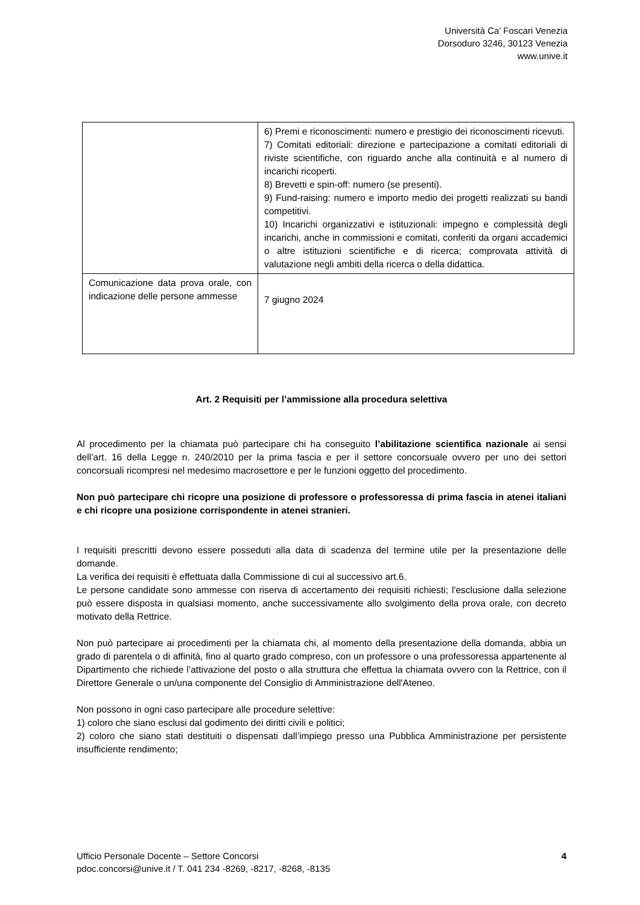Università Ca’ Foscari Venezia
Dorsoduro 3246, 30123 Venezia
www.unive.it
| | 6) Premi e riconoscimenti: numero e prestigio dei riconoscimenti ricevuti. 7) Comitati editoriali: direzione e partecipazione a comitati editoriali di riviste scientifiche, con riguardo anche alla continuità e al numero di incarichi ricoperti. 8) Brevetti e spin-off: numero (se presenti). 9) Fund-raising: numero e importo medio dei progetti realizzati su bandi competitivi. 10) Incarichi organizzativi e istituzionali: impegno e complessità degli incarichi, anche in commissioni e comitati, conferiti da organi accademici o altre istituzioni scientifiche e di ricerca; comprovata attività di valutazione negli ambiti della ricerca o della didattica. |
| Comunicazione data prova orale, con indicazione delle persone ammesse | 7 giugno 2024 |
Art. 2 Requisiti per l’ammissione alla procedura selettiva
Al procedimento per la chiamata può partecipare chi ha conseguito l’abilitazione scientifica nazionale ai sensi dell’art. 16 della Legge n. 240/2010 per la prima fascia e per il settore concorsuale ovvero per uno dei settori concorsuali ricompresi nel medesimo macrosettore e per le funzioni oggetto del procedimento.
Non può partecipare chi ricopre una posizione di professore o professoressa di prima fascia in atenei italiani e chi ricopre una posizione corrispondente in atenei stranieri.
I requisiti prescritti devono essere posseduti alla data di scadenza del termine utile per la presentazione delle domande.
La verifica dei requisiti è effettuata dalla Commissione di cui al successivo art.6.
Le persone candidate sono ammesse con riserva di accertamento dei requisiti richiesti; l'esclusione dalla selezione può essere disposta in qualsiasi momento, anche successivamente allo svolgimento della prova orale, con decreto motivato della Rettrice.
Non può partecipare ai procedimenti per la chiamata chi, al momento della presentazione della domanda, abbia un grado di parentela o di affinità, fino al quarto grado compreso, con un professore o una professoressa appartenente al Dipartimento che richiede l’attivazione del posto o alla struttura che effettua la chiamata ovvero con la Rettrice, con il Direttore Generale o un/una componente del Consiglio di Amministrazione dell'Ateneo.
Non possono in ogni caso partecipare alle procedure selettive:
1) coloro che siano esclusi dal godimento dei diritti civili e politici;
2) coloro che siano stati destituiti o dispensati dall’impiego presso una Pubblica Amministrazione per persistente insufficiente rendimento;
4 Ufficio Personale Docente – Settore Concorsi
pdoc.concorsi@unive.it / T. 041 234 -8269, -8217, -8268, -8135